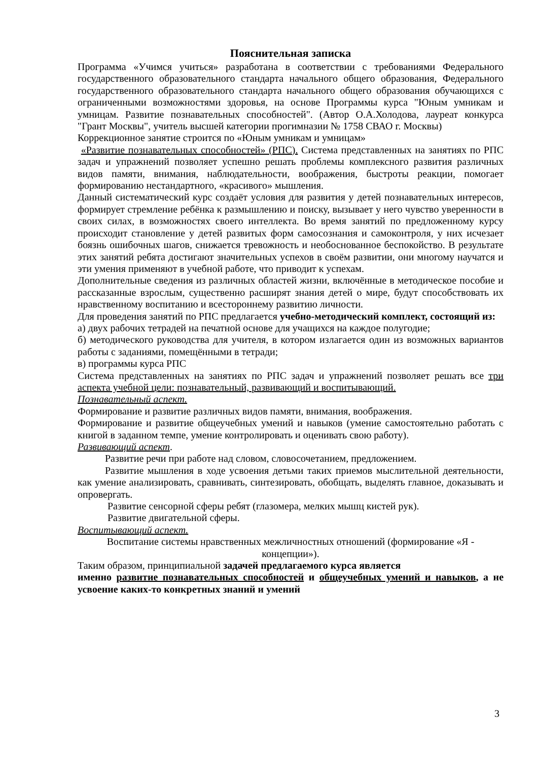Пояснительная записка
Программа «Учимся учиться» разработана в соответствии с требованиями Федерального государственного образовательного стандарта начального общего образования, Федерального государственного образовательного стандарта начального общего образования обучающихся с ограниченными возможностями здоровья, на основе Программы курса "Юным умникам и умницам. Развитие познавательных способностей". (Автор О.А.Холодова, лауреат конкурса "Грант Москвы", учитель высшей категории прогимназии № 1758 СВАО г. Москвы)
Коррекционное занятие строится по «Юным умникам и умницам»
«Развитие познавательных способностей» (РПС). Система представленных на занятиях по РПС задач и упражнений позволяет успешно решать проблемы комплексного развития различных видов памяти, внимания, наблюдательности, воображения, быстроты реакции, помогает формированию нестандартного, «красивого» мышления.
Данный систематический курс создаёт условия для развития у детей познавательных интересов, формирует стремление ребёнка к размышлению и поиску, вызывает у него чувство уверенности в своих силах, в возможностях своего интеллекта. Во время занятий по предложенному курсу происходит становление у детей развитых форм самосознания и самоконтроля, у них исчезает боязнь ошибочных шагов, снижается тревожность и необоснованное беспокойство. В результате этих занятий ребята достигают значительных успехов в своём развитии, они многому научатся и эти умения применяют в учебной работе, что приводит к успехам.
Дополнительные сведения из различных областей жизни, включённые в методическое пособие и рассказанные взрослым, существенно расширят знания детей о мире, будут способствовать их нравственному воспитанию и всестороннему развитию личности.
Для проведения занятий по РПС предлагается учебно-методический комплект, состоящий из:
а) двух рабочих тетрадей на печатной основе для учащихся на каждое полугодие;
б) методического руководства для учителя, в котором излагается один из возможных вариантов работы с заданиями, помещёнными в тетради;
в) программы курса РПС
Система представленных на занятиях по РПС задач и упражнений позволяет решать все три аспекта учебной цели: познавательный, развивающий и воспитывающий.
Познавательный аспект.
Формирование и развитие различных видов памяти, внимания, воображения.
Формирование и развитие общеучебных умений и навыков (умение самостоятельно работать с книгой в заданном темпе, умение контролировать и оценивать свою работу).
Развивающий аспект.
Развитие речи при работе над словом, словосочетанием, предложением.
Развитие мышления в ходе усвоения детьми таких приемов мыслительной деятельности, как умение анализировать, сравнивать, синтезировать, обобщать, выделять главное, доказывать и опровергать.
Развитие сенсорной сферы ребят (глазомера, мелких мышц кистей рук).
Развитие двигательной сферы.
Воспитывающий аспект.
Воспитание системы нравственных межличностных отношений (формирование «Я - концепции»).
Таким образом, принципиальной задачей предлагаемого курса является
именно развитие познавательных способностей и общеучебных умений и навыков, а не усвоение каких-то конкретных знаний и умений
3